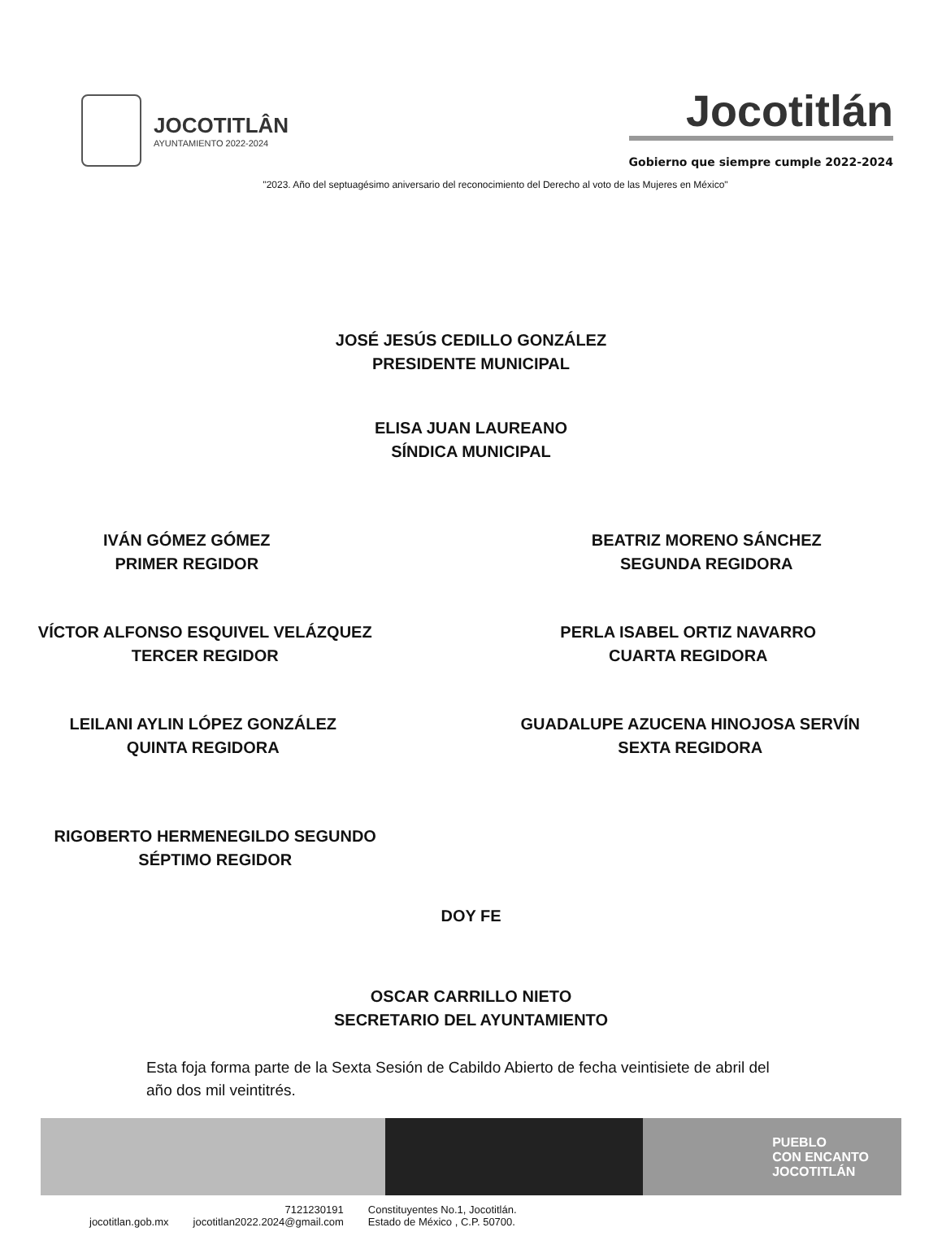JOCOTITLÂN
AYUNTAMIENTO 2022-2024
Jocotitlán
Gobierno que siempre cumple 2022-2024
"2023. Año del septuagésimo aniversario del reconocimiento del Derecho al voto de las Mujeres en México"
JOSÉ JESÚS CEDILLO GONZÁLEZ
PRESIDENTE MUNICIPAL
ELISA JUAN LAUREANO
SÍNDICA MUNICIPAL
IVÁN GÓMEZ GÓMEZ
PRIMER REGIDOR
BEATRIZ MORENO SÁNCHEZ
SEGUNDA REGIDORA
VÍCTOR ALFONSO ESQUIVEL VELÁZQUEZ
TERCER REGIDOR
PERLA ISABEL ORTIZ NAVARRO
CUARTA REGIDORA
LEILANI AYLIN LÓPEZ GONZÁLEZ
QUINTA REGIDORA
GUADALUPE AZUCENA HINOJOSA SERVÍN
SEXTA REGIDORA
RIGOBERTO HERMENEGILDO SEGUNDO
SÉPTIMO REGIDOR
DOY FE
OSCAR CARRILLO NIETO
SECRETARIO DEL AYUNTAMIENTO
Esta foja forma parte de la Sexta Sesión de Cabildo Abierto de fecha veintisiete de abril del año dos mil veintitrés.
PUEBLO
CON ENCANTO
JOCOTITLÁN
jocotitlan.gob.mx 7121230191
jocotitlan2022.2024@gmail.com Constituyentes No.1, Jocotitlán.
Estado de México , C.P. 50700.